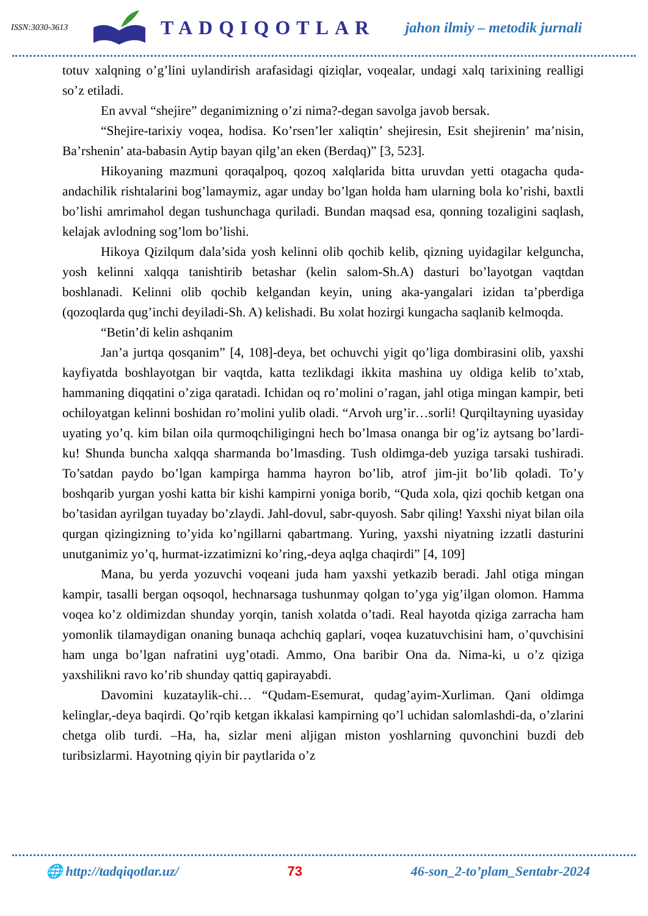ISSN:3030-3613
TADQIQOTLAR
jahon ilmiy – metodik jurnali
totuv xalqning o’g’lini uylandirish arafasidagi qiziqlar, voqealar, undagi xalq tarixining realligi so’z etiladi.
En avval “shejire” deganimizning o’zi nima?-degan savolga javob bersak.
“Shejire-tarixiy voqea, hodisa. Ko’rsen’ler xaliqtin’ shejiresin, Esit shejirenin’ ma’nisin, Ba’rshenin’ ata-babasin Aytip bayan qilg’an eken (Berdaq)” [3, 523].
Hikoyaning mazmuni qoraqalpoq, qozoq xalqlarida bitta uruvdan yetti otagacha quda-andachilik rishtalarini bog’lamaymiz, agar unday bo’lgan holda ham ularning bola ko’rishi, baxtli bo’lishi amrimahol degan tushunchaga quriladi. Bundan maqsad esa, qonning tozaligini saqlash, kelajak avlodning sog’lom bo’lishi.
Hikoya Qizilqum dala’sida yosh kelinni olib qochib kelib, qizning uyidagilar kelguncha, yosh kelinni xalqqa tanishtirib betashar (kelin salom-Sh.A) dasturi bo’layotgan vaqtdan boshlanadi. Kelinni olib qochib kelgandan keyin, uning aka-yangalari izidan ta’pberdiga (qozoqlarda qug’inchi deyiladi-Sh. A) kelishadi. Bu xolat hozirgi kungacha saqlanib kelmoqda.
“Betin’di kelin ashqanim
Jan’a jurtqa qosqanim” [4, 108]-deya, bet ochuvchi yigit qo’liga dombirasini olib, yaxshi kayfiyatda boshlayotgan bir vaqtda, katta tezlikdagi ikkita mashina uy oldiga kelib to’xtab, hammaning diqqatini o’ziga qaratadi. Ichidan oq ro’molini o’ragan, jahl otiga mingan kampir, beti ochiloyatgan kelinni boshidan ro’molini yulib oladi. “Arvoh urg’ir…sorli! Qurqiltayning uyasiday uyating yo’q. kim bilan oila qurmoqchiligingni hech bo’lmasa onanga bir og’iz aytsang bo’lardi-ku! Shunda buncha xalqqa sharmanda bo’lmasding. Tush oldimga-deb yuziga tarsaki tushiradi. To’satdan paydo bo’lgan kampirga hamma hayron bo’lib, atrof jim-jit bo’lib qoladi. To’y boshqarib yurgan yoshi katta bir kishi kampirni yoniga borib, “Quda xola, qizi qochib ketgan ona bo’tasidan ayrilgan tuyaday bo’zlaydi. Jahl-dovul, sabr-quyosh. Sabr qiling! Yaxshi niyat bilan oila qurgan qizingizning to’yida ko’ngillarni qabartmang. Yuring, yaxshi niyatning izzatli dasturini unutganimiz yo’q, hurmat-izzatimizni ko’ring,-deya aqlga chaqirdi” [4, 109]
Mana, bu yerda yozuvchi voqeani juda ham yaxshi yetkazib beradi. Jahl otiga mingan kampir, tasalli bergan oqsoqol, hechnarsaga tushunmay qolgan to’yga yig’ilgan olomon. Hamma voqea ko’z oldimizdan shunday yorqin, tanish xolatda o’tadi. Real hayotda qiziga zarracha ham yomonlik tilamaydigan onaning bunaqa achchiq gaplari, voqea kuzatuvchisini ham, o’quvchisini ham unga bo’lgan nafratini uyg’otadi. Ammo, Ona baribir Ona da. Nima-ki, u o’z qiziga yaxshilikni ravo ko’rib shunday qattiq gapirayabdi.
Davomini kuzataylik-chi… “Qudam-Esemurat, qudag’ayim-Xurliman. Qani oldimga kelinglar,-deya baqirdi. Qo’rqib ketgan ikkalasi kampirning qo’l uchidan salomlashdi-da, o’zlarini chetga olib turdi. –Ha, ha, sizlar meni aljigan miston yoshlarning quvonchini buzdi deb turibsizlarmi. Hayotning qiyin bir paytlarida o’z
🌐 http://tadqiqotlar.uz/ 73 46-son_2-to’plam_Sentabr-2024